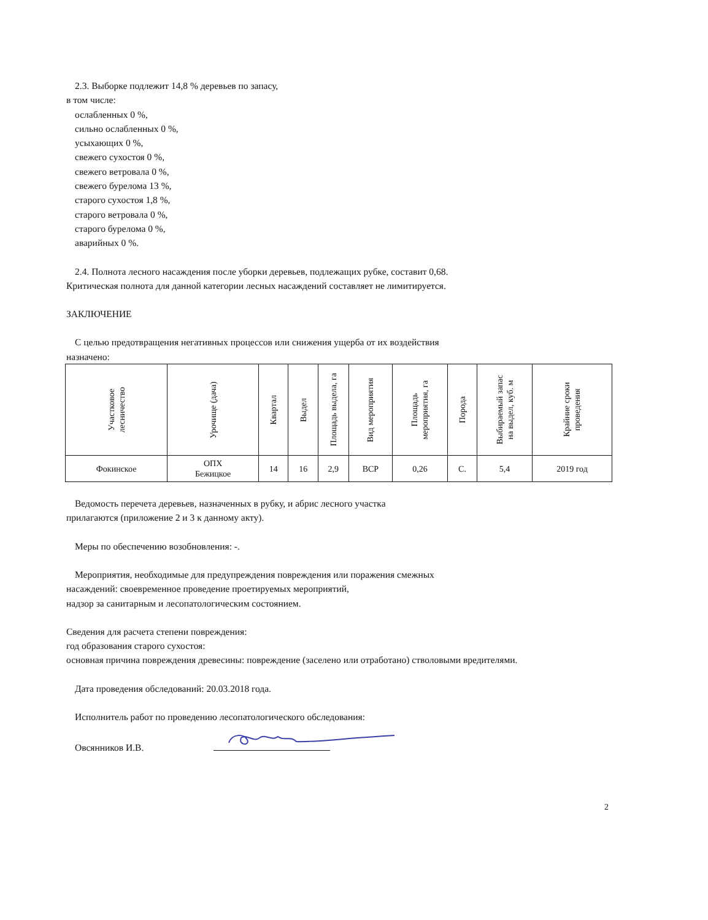2.3. Выборке подлежит 14,8 % деревьев по запасу,
в том числе:
ослабленных 0 %,
сильно ослабленных 0 %,
усыхающих 0 %,
свежего сухостоя 0 %,
свежего ветровала 0 %,
свежего бурелома 13 %,
старого сухостоя 1,8 %,
старого ветровала 0 %,
старого бурелома 0 %,
аварийных 0 %.
2.4. Полнота лесного насаждения после уборки деревьев, подлежащих рубке, составит 0,68.
Критическая полнота для данной категории лесных насаждений составляет не лимитируется.
ЗАКЛЮЧЕНИЕ
С целью предотвращения негативных процессов или снижения ущерба от их воздействия
назначено:
| Участковое лесничество | Урочище (дача) | Квартал | Выдел | Площадь выдела, га | Вид мероприятия | Площадь мероприятия, га | Порода | Выбираемый запас на выдел, куб. м | Крайние сроки проведения |
| --- | --- | --- | --- | --- | --- | --- | --- | --- | --- |
| Фокинское | ОПХ Бежицкое | 14 | 16 | 2,9 | ВСР | 0,26 | С. | 5,4 | 2019 год |
Ведомость перечета деревьев, назначенных в рубку, и абрис лесного участка
прилагаются (приложение 2 и 3 к данному акту).
Меры по обеспечению возобновления: -.
Мероприятия, необходимые для предупреждения повреждения или поражения смежных
насаждений: своевременное проведение проетируемых мероприятий,
надзор за санитарным и лесопатологическим состоянием.
Сведения для расчета степени повреждения:
год образования старого сухостоя:
основная причина повреждения древесины: повреждение (заселено или отработано) стволовыми вредителями.
Дата проведения обследований: 20.03.2018 года.
Исполнитель работ по проведению лесопатологического обследования:
Овсянников И.В.
2